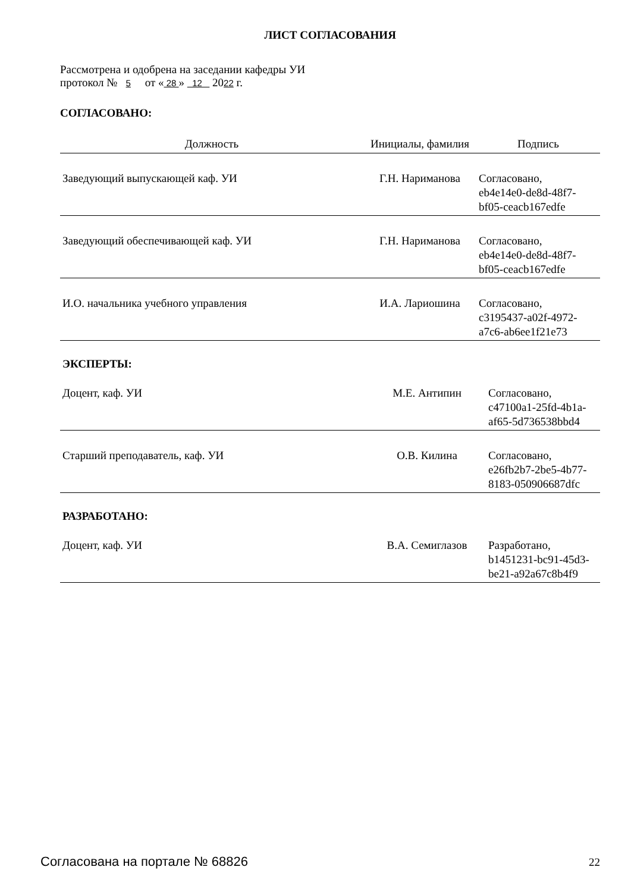ЛИСТ СОГЛАСОВАНИЯ
Рассмотрена и одобрена на заседании кафедры УИ
протокол № 5 от « 28 » 12 2022 г.
СОГЛАСОВАНО:
| Должность | Инициалы, фамилия | Подпись |
| --- | --- | --- |
| Заведующий выпускающей каф. УИ | Г.Н. Нариманова | Согласовано, eb4e14e0-de8d-48f7- bf05-ceacb167edfe |
| Заведующий обеспечивающей каф. УИ | Г.Н. Нариманова | Согласовано, eb4e14e0-de8d-48f7- bf05-ceacb167edfe |
| И.О. начальника учебного управления | И.А. Лариошина | Согласовано, c3195437-a02f-4972- a7c6-ab6ee1f21e73 |
ЭКСПЕРТЫ:
| Доцент, каф. УИ | М.Е. Антипин | Согласовано, c47100a1-25fd-4b1a- af65-5d736538bbd4 |
| Старший преподаватель, каф. УИ | О.В. Килина | Согласовано, e26fb2b7-2be5-4b77- 8183-050906687dfc |
РАЗРАБОТАНО:
| Доцент, каф. УИ | В.А. Семиглазов | Разработано, b1451231-bc91-45d3- be21-a92a67c8b4f9 |
Согласована на портале № 68826 22